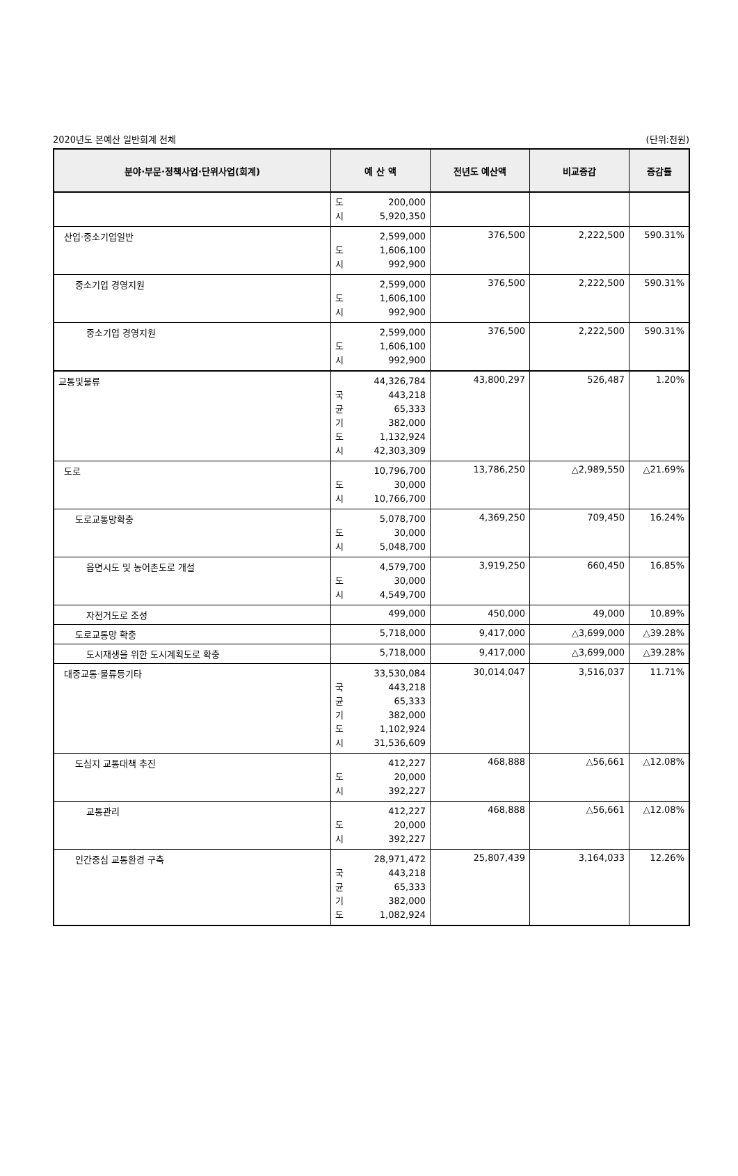2020년도 본예산 일반회계 전체 (단위:천원)
| 분야·부문·정책사업·단위사업(회계) | 예 산 액 | 전년도 예산액 | 비교증감 | 증감률 |
| --- | --- | --- | --- | --- |
| | 도 200,000 시 5,920,350 | | | |
| 산업·중소기업일반 | 2,599,000 도 1,606,100 시 992,900 | 376,500 | 2,222,500 | 590.31% |
| 중소기업 경영지원 | 2,599,000 도 1,606,100 시 992,900 | 376,500 | 2,222,500 | 590.31% |
| 중소기업 경영지원 | 2,599,000 도 1,606,100 시 992,900 | 376,500 | 2,222,500 | 590.31% |
| 교통및물류 | 44,326,784 국 443,218 균 65,333 기 382,000 도 1,132,924 시 42,303,309 | 43,800,297 | 526,487 | 1.20% |
| 도로 | 10,796,700 도 30,000 시 10,766,700 | 13,786,250 | △2,989,550 | △21.69% |
| 도로교통망확충 | 5,078,700 도 30,000 시 5,048,700 | 4,369,250 | 709,450 | 16.24% |
| 읍면시도 및 농어촌도로 개설 | 4,579,700 도 30,000 시 4,549,700 | 3,919,250 | 660,450 | 16.85% |
| 자전거도로 조성 | 499,000 | 450,000 | 49,000 | 10.89% |
| 도로교통망 확충 | 5,718,000 | 9,417,000 | △3,699,000 | △39.28% |
| 도시재생을 위한 도시계획도로 확충 | 5,718,000 | 9,417,000 | △3,699,000 | △39.28% |
| 대중교통·물류등기타 | 33,530,084 국 443,218 균 65,333 기 382,000 도 1,102,924 시 31,536,609 | 30,014,047 | 3,516,037 | 11.71% |
| 도심지 교통대책 추진 | 412,227 도 20,000 시 392,227 | 468,888 | △56,661 | △12.08% |
| 교통관리 | 412,227 도 20,000 시 392,227 | 468,888 | △56,661 | △12.08% |
| 인간중심 교통환경 구축 | 28,971,472 국 443,218 균 65,333 기 382,000 도 1,082,924 | 25,807,439 | 3,164,033 | 12.26% |